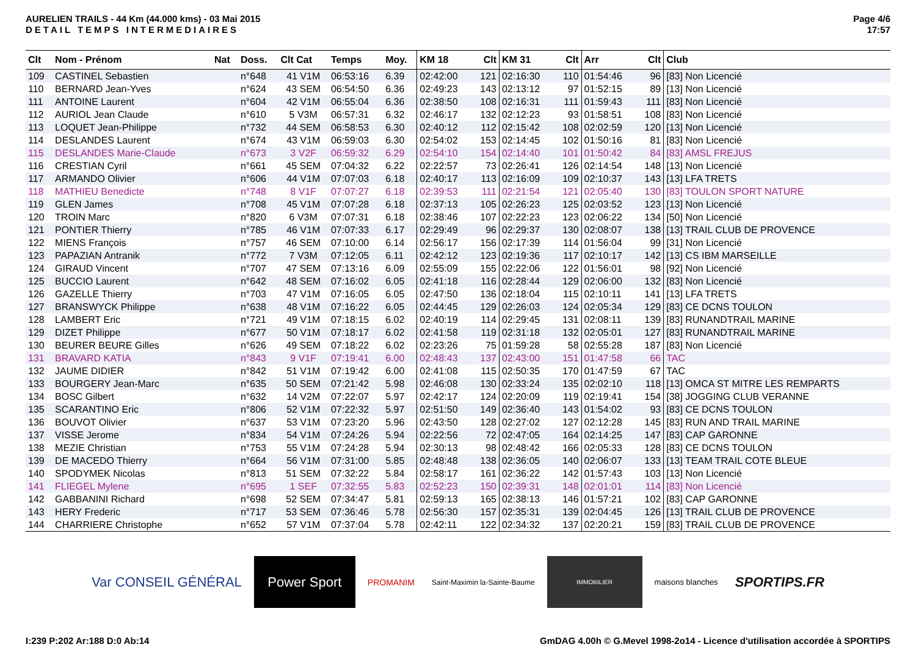AURELIEN TRAILS - 44 Km (44.000 kms) - 03 Mai 2015
DETAIL TEMPS INTERMEDIAIRES
Page 4/6
17:57
| Clt | Nom - Prénom | Nat | Doss. | Clt Cat | Temps | Moy. | KM 18 | Clt | KM 31 | Clt | Arr | Clt | Club |
| --- | --- | --- | --- | --- | --- | --- | --- | --- | --- | --- | --- | --- | --- |
| 109 | CASTINEL Sebastien | | n°648 | 41 V1M | 06:53:16 | 6.39 | 02:42:00 | 121 | 02:16:30 | 110 | 01:54:46 | 96 | [83] Non Licencié |
| 110 | BERNARD Jean-Yves | | n°624 | 43 SEM | 06:54:50 | 6.36 | 02:49:23 | 143 | 02:13:12 | 97 | 01:52:15 | 89 | [13] Non Licencié |
| 111 | ANTOINE Laurent | | n°604 | 42 V1M | 06:55:04 | 6.36 | 02:38:50 | 108 | 02:16:31 | 111 | 01:59:43 | 111 | [83] Non Licencié |
| 112 | AURIOL Jean Claude | | n°610 | 5 V3M | 06:57:31 | 6.32 | 02:46:17 | 132 | 02:12:23 | 93 | 01:58:51 | 108 | [83] Non Licencié |
| 113 | LOQUET Jean-Philippe | | n°732 | 44 SEM | 06:58:53 | 6.30 | 02:40:12 | 112 | 02:15:42 | 108 | 02:02:59 | 120 | [13] Non Licencié |
| 114 | DESLANDES Laurent | | n°674 | 43 V1M | 06:59:03 | 6.30 | 02:54:02 | 153 | 02:14:45 | 102 | 01:50:16 | 81 | [83] Non Licencié |
| 115 | DESLANDES Marie-Claude | | n°673 | 3 V2F | 06:59:32 | 6.29 | 02:54:10 | 154 | 02:14:40 | 101 | 01:50:42 | 84 | [83] AMSL FREJUS |
| 116 | CRESTIAN Cyril | | n°661 | 45 SEM | 07:04:32 | 6.22 | 02:22:57 | 73 | 02:26:41 | 126 | 02:14:54 | 148 | [13] Non Licencié |
| 117 | ARMANDO Olivier | | n°606 | 44 V1M | 07:07:03 | 6.18 | 02:40:17 | 113 | 02:16:09 | 109 | 02:10:37 | 143 | [13] LFA TRETS |
| 118 | MATHIEU Benedicte | | n°748 | 8 V1F | 07:07:27 | 6.18 | 02:39:53 | 111 | 02:21:54 | 121 | 02:05:40 | 130 | [83] TOULON SPORT NATURE |
| 119 | GLEN James | | n°708 | 45 V1M | 07:07:28 | 6.18 | 02:37:13 | 105 | 02:26:23 | 125 | 02:03:52 | 123 | [13] Non Licencié |
| 120 | TROIN Marc | | n°820 | 6 V3M | 07:07:31 | 6.18 | 02:38:46 | 107 | 02:22:23 | 123 | 02:06:22 | 134 | [50] Non Licencié |
| 121 | PONTIER Thierry | | n°785 | 46 V1M | 07:07:33 | 6.17 | 02:29:49 | 96 | 02:29:37 | 130 | 02:08:07 | 138 | [13] TRAIL CLUB DE PROVENCE |
| 122 | MIENS François | | n°757 | 46 SEM | 07:10:00 | 6.14 | 02:56:17 | 156 | 02:17:39 | 114 | 01:56:04 | 99 | [31] Non Licencié |
| 123 | PAPAZIAN Antranik | | n°772 | 7 V3M | 07:12:05 | 6.11 | 02:42:12 | 123 | 02:19:36 | 117 | 02:10:17 | 142 | [13] CS IBM MARSEILLE |
| 124 | GIRAUD Vincent | | n°707 | 47 SEM | 07:13:16 | 6.09 | 02:55:09 | 155 | 02:22:06 | 122 | 01:56:01 | 98 | [92] Non Licencié |
| 125 | BUCCIO Laurent | | n°642 | 48 SEM | 07:16:02 | 6.05 | 02:41:18 | 116 | 02:28:44 | 129 | 02:06:00 | 132 | [83] Non Licencié |
| 126 | GAZELLE Thierry | | n°703 | 47 V1M | 07:16:05 | 6.05 | 02:47:50 | 136 | 02:18:04 | 115 | 02:10:11 | 141 | [13] LFA TRETS |
| 127 | BRANSWYCK Philippe | | n°638 | 48 V1M | 07:16:22 | 6.05 | 02:44:45 | 129 | 02:26:03 | 124 | 02:05:34 | 129 | [83] CE DCNS TOULON |
| 128 | LAMBERT Eric | | n°721 | 49 V1M | 07:18:15 | 6.02 | 02:40:19 | 114 | 02:29:45 | 131 | 02:08:11 | 139 | [83] RUNANDTRAIL MARINE |
| 129 | DIZET Philippe | | n°677 | 50 V1M | 07:18:17 | 6.02 | 02:41:58 | 119 | 02:31:18 | 132 | 02:05:01 | 127 | [83] RUNANDTRAIL MARINE |
| 130 | BEURER BEURE Gilles | | n°626 | 49 SEM | 07:18:22 | 6.02 | 02:23:26 | 75 | 01:59:28 | 58 | 02:55:28 | 187 | [83] Non Licencié |
| 131 | BRAVARD KATIA | | n°843 | 9 V1F | 07:19:41 | 6.00 | 02:48:43 | 137 | 02:43:00 | 151 | 01:47:58 | 66 | TAC |
| 132 | JAUME DIDIER | | n°842 | 51 V1M | 07:19:42 | 6.00 | 02:41:08 | 115 | 02:50:35 | 170 | 01:47:59 | 67 | TAC |
| 133 | BOURGERY Jean-Marc | | n°635 | 50 SEM | 07:21:42 | 5.98 | 02:46:08 | 130 | 02:33:24 | 135 | 02:02:10 | 118 | [13] OMCA ST MITRE LES REMPARTS |
| 134 | BOSC Gilbert | | n°632 | 14 V2M | 07:22:07 | 5.97 | 02:42:17 | 124 | 02:20:09 | 119 | 02:19:41 | 154 | [38] JOGGING CLUB VERANNE |
| 135 | SCARANTINO Eric | | n°806 | 52 V1M | 07:22:32 | 5.97 | 02:51:50 | 149 | 02:36:40 | 143 | 01:54:02 | 93 | [83] CE DCNS TOULON |
| 136 | BOUVOT Olivier | | n°637 | 53 V1M | 07:23:20 | 5.96 | 02:43:50 | 128 | 02:27:02 | 127 | 02:12:28 | 145 | [83] RUN AND TRAIL MARINE |
| 137 | VISSE Jerome | | n°834 | 54 V1M | 07:24:26 | 5.94 | 02:22:56 | 72 | 02:47:05 | 164 | 02:14:25 | 147 | [83] CAP GARONNE |
| 138 | MEZIE Christian | | n°753 | 55 V1M | 07:24:28 | 5.94 | 02:30:13 | 98 | 02:48:42 | 166 | 02:05:33 | 128 | [83] CE DCNS TOULON |
| 139 | DE MACEDO Thierry | | n°664 | 56 V1M | 07:31:00 | 5.85 | 02:48:48 | 138 | 02:36:05 | 140 | 02:06:07 | 133 | [13] TEAM TRAIL COTE BLEUE |
| 140 | SPODYMEK Nicolas | | n°813 | 51 SEM | 07:32:22 | 5.84 | 02:58:17 | 161 | 02:36:22 | 142 | 01:57:43 | 103 | [13] Non Licencié |
| 141 | FLIEGEL Mylene | | n°695 | 1 SEF | 07:32:55 | 5.83 | 02:52:23 | 150 | 02:39:31 | 148 | 02:01:01 | 114 | [83] Non Licencié |
| 142 | GABBANINI Richard | | n°698 | 52 SEM | 07:34:47 | 5.81 | 02:59:13 | 165 | 02:38:13 | 146 | 01:57:21 | 102 | [83] CAP GARONNE |
| 143 | HERY Frederic | | n°717 | 53 SEM | 07:36:46 | 5.78 | 02:56:30 | 157 | 02:35:31 | 139 | 02:04:45 | 126 | [13] TRAIL CLUB DE PROVENCE |
| 144 | CHARRIERE Christophe | | n°652 | 57 V1M | 07:37:04 | 5.78 | 02:42:11 | 122 | 02:34:32 | 137 | 02:20:21 | 159 | [83] TRAIL CLUB DE PROVENCE |
Var CONSEIL GÉNÉRAL Power Sport
PROMANIM
Saint-Maximin la-Sainte-Baume
IMMOBILIER
maisons blanches
SPORTIPS.FR
I:239 P:202 Ar:188 D:0 Ab:14 GmDAG 4.00h © G.Mevel 1998-2o14 - Licence d'utilisation accordée à SPORTIPS